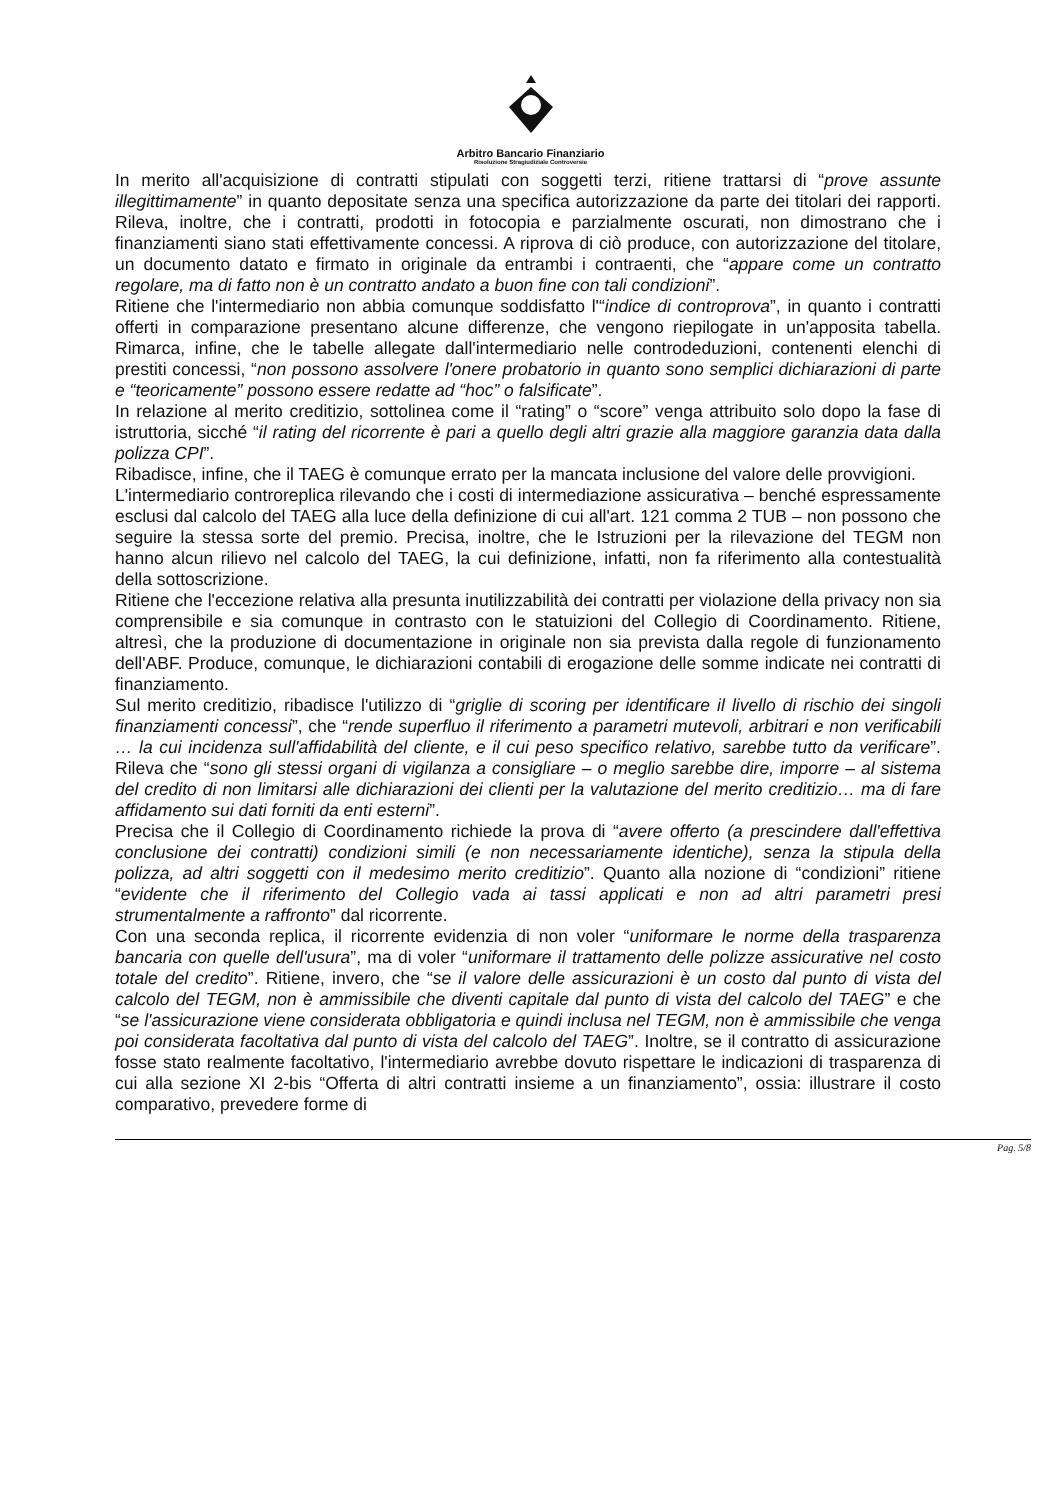Arbitro Bancario Finanziario
Risoluzione Stragiudiziale Controversie
In merito all'acquisizione di contratti stipulati con soggetti terzi, ritiene trattarsi di “prove assunte illegittimamente” in quanto depositate senza una specifica autorizzazione da parte dei titolari dei rapporti. Rileva, inoltre, che i contratti, prodotti in fotocopia e parzialmente oscurati, non dimostrano che i finanziamenti siano stati effettivamente concessi. A riprova di ciò produce, con autorizzazione del titolare, un documento datato e firmato in originale da entrambi i contraenti, che “appare come un contratto regolare, ma di fatto non è un contratto andato a buon fine con tali condizioni”.
Ritiene che l'intermediario non abbia comunque soddisfatto l'“indice di controprova”, in quanto i contratti offerti in comparazione presentano alcune differenze, che vengono riepilogate in un'apposita tabella. Rimarca, infine, che le tabelle allegate dall'intermediario nelle controdeduzioni, contenenti elenchi di prestiti concessi, “non possono assolvere l'onere probatorio in quanto sono semplici dichiarazioni di parte e “teoricamente” possono essere redatte ad “hoc” o falsificate”.
In relazione al merito creditizio, sottolinea come il “rating” o “score” venga attribuito solo dopo la fase di istruttoria, sicché “il rating del ricorrente è pari a quello degli altri grazie alla maggiore garanzia data dalla polizza CPI”.
Ribadisce, infine, che il TAEG è comunque errato per la mancata inclusione del valore delle provvigioni.
L'intermediario controreplica rilevando che i costi di intermediazione assicurativa – benché espressamente esclusi dal calcolo del TAEG alla luce della definizione di cui all'art. 121 comma 2 TUB – non possono che seguire la stessa sorte del premio. Precisa, inoltre, che le Istruzioni per la rilevazione del TEGM non hanno alcun rilievo nel calcolo del TAEG, la cui definizione, infatti, non fa riferimento alla contestualità della sottoscrizione.
Ritiene che l'eccezione relativa alla presunta inutilizzabilità dei contratti per violazione della privacy non sia comprensibile e sia comunque in contrasto con le statuizioni del Collegio di Coordinamento. Ritiene, altresì, che la produzione di documentazione in originale non sia prevista dalla regole di funzionamento dell'ABF. Produce, comunque, le dichiarazioni contabili di erogazione delle somme indicate nei contratti di finanziamento.
Sul merito creditizio, ribadisce l'utilizzo di “griglie di scoring per identificare il livello di rischio dei singoli finanziamenti concessi”, che “rende superfluo il riferimento a parametri mutevoli, arbitrari e non verificabili … la cui incidenza sull'affidabilità del cliente, e il cui peso specifico relativo, sarebbe tutto da verificare”. Rileva che “sono gli stessi organi di vigilanza a consigliare – o meglio sarebbe dire, imporre – al sistema del credito di non limitarsi alle dichiarazioni dei clienti per la valutazione del merito creditizio… ma di fare affidamento sui dati forniti da enti esterni”.
Precisa che il Collegio di Coordinamento richiede la prova di “avere offerto (a prescindere dall'effettiva conclusione dei contratti) condizioni simili (e non necessariamente identiche), senza la stipula della polizza, ad altri soggetti con il medesimo merito creditizio”. Quanto alla nozione di “condizioni” ritiene “evidente che il riferimento del Collegio vada ai tassi applicati e non ad altri parametri presi strumentalmente a raffronto” dal ricorrente.
Con una seconda replica, il ricorrente evidenzia di non voler “uniformare le norme della trasparenza bancaria con quelle dell'usura”, ma di voler “uniformare il trattamento delle polizze assicurative nel costo totale del credito”. Ritiene, invero, che “se il valore delle assicurazioni è un costo dal punto di vista del calcolo del TEGM, non è ammissibile che diventi capitale dal punto di vista del calcolo del TAEG” e che “se l'assicurazione viene considerata obbligatoria e quindi inclusa nel TEGM, non è ammissibile che venga poi considerata facoltativa dal punto di vista del calcolo del TAEG”. Inoltre, se il contratto di assicurazione fosse stato realmente facoltativo, l'intermediario avrebbe dovuto rispettare le indicazioni di trasparenza di cui alla sezione XI 2-bis “Offerta di altri contratti insieme a un finanziamento”, ossia: illustrare il costo comparativo, prevedere forme di
Pag. 5/8